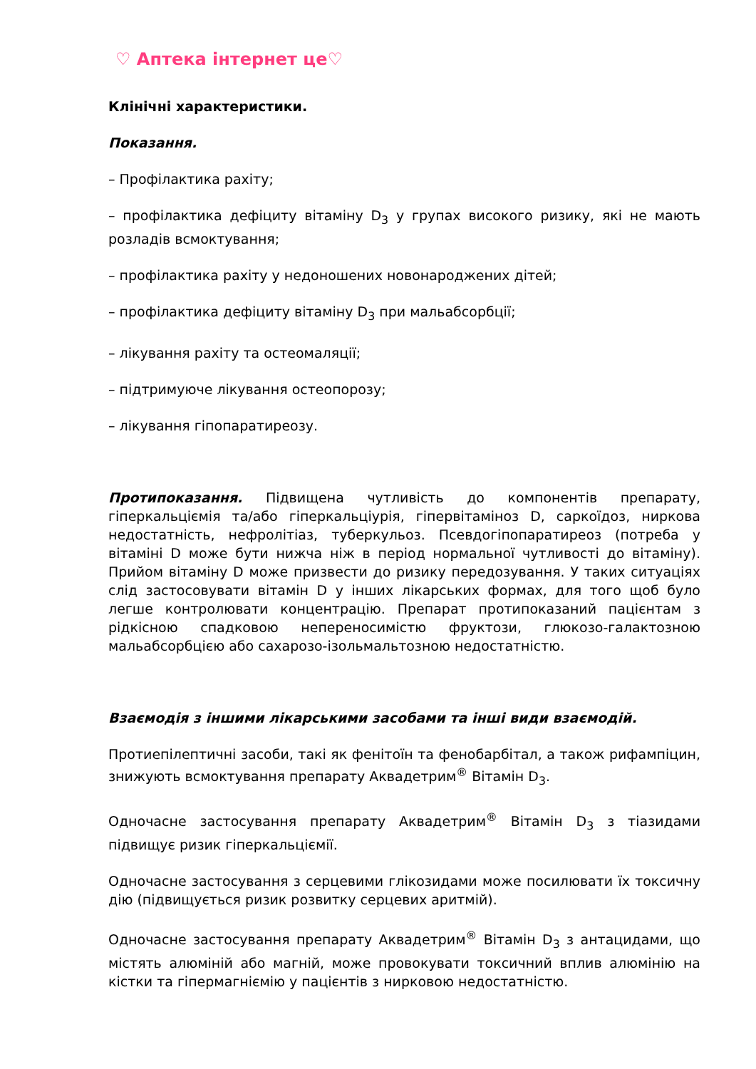♡ Аптека інтернет це♡
Клінічні характеристики.
Показання.
– Профілактика рахіту;
– профілактика дефіциту вітаміну D<sub>3</sub> у групах високого ризику, які не мають розладів всмоктування;
– профілактика рахіту у недоношених новонароджених дітей;
– профілактика дефіциту вітаміну D<sub>3</sub> при мальабсорбції;
– лікування рахіту та остеомаляції;
– підтримуюче лікування остеопорозу;
– лікування гіпопаратиреозу.
Протипоказання. Підвищена чутливість до компонентів препарату, гіперкальціємія та/або гіперкальціурія, гіпервітаміноз D, саркоїдоз, ниркова недостатність, нефролітіаз, туберкульоз. Псевдогіпопаратиреоз (потреба у вітаміні D може бути нижча ніж в період нормальної чутливості до вітаміну). Прийом вітаміну D може призвести до ризику передозування. У таких ситуаціях слід застосовувати вітамін D у інших лікарських формах, для того щоб було легше контролювати концентрацію. Препарат протипоказаний пацієнтам з рідкісною спадковою непереносимістю фруктози, глюкозо-галактозною мальабсорбцією або сахарозо-ізольмальтозною недостатністю.
Взаємодія з іншими лікарськими засобами та інші види взаємодій.
Протиепілептичні засоби, такі як фенітоїн та фенобарбітал, а також рифампіцин, знижують всмоктування препарату Аквадетрим<sup>®</sup> Вітамін D<sub>3</sub>.
Одночасне застосування препарату Аквадетрим<sup>®</sup> Вітамін D<sub>3</sub> з тіазидами підвищує ризик гіперкальціємії.
Одночасне застосування з серцевими глікозидами може посилювати їх токсичну дію (підвищується ризик розвитку серцевих аритмій).
Одночасне застосування препарату Аквадетрим<sup>®</sup> Вітамін D<sub>3</sub> з антацидами, що містять алюміній або магній, може провокувати токсичний вплив алюмінію на кістки та гіпермагніємію у пацієнтів з нирковою недостатністю.